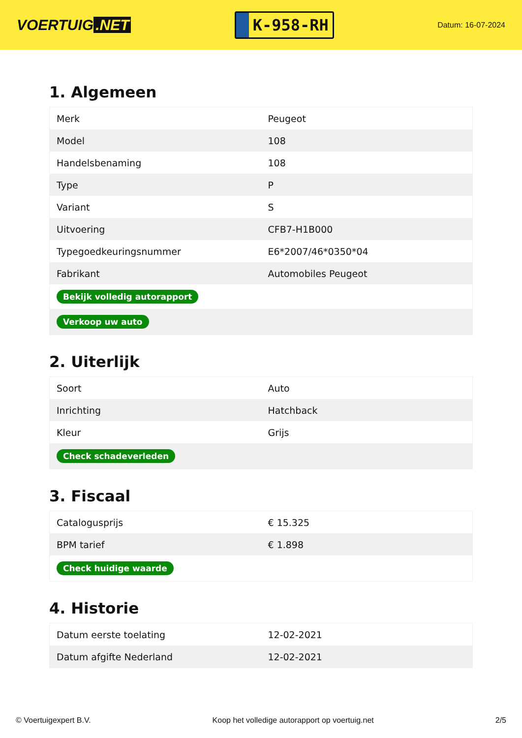VOERTUIG.NET
K-958-RH
Datum: 16-07-2024
1. Algemeen
| Merk | Peugeot |
| Model | 108 |
| Handelsbenaming | 108 |
| Type | P |
| Variant | S |
| Uitvoering | CFB7-H1B000 |
| Typegoedkeuringsnummer | E6*2007/46*0350*04 |
| Fabrikant | Automobiles Peugeot |
| Bekijk volledig autorapport | |
| Verkoop uw auto | |
2. Uiterlijk
| Soort | Auto |
| Inrichting | Hatchback |
| Kleur | Grijs |
| Check schadeverleden | |
3. Fiscaal
| Catalogusprijs | € 15.325 |
| BPM tarief | € 1.898 |
| Check huidige waarde | |
4. Historie
| Datum eerste toelating | 12-02-2021 |
| Datum afgifte Nederland | 12-02-2021 |
© Voertuigexpert B.V. Koop het volledige autorapport op voertuig.net 2/5